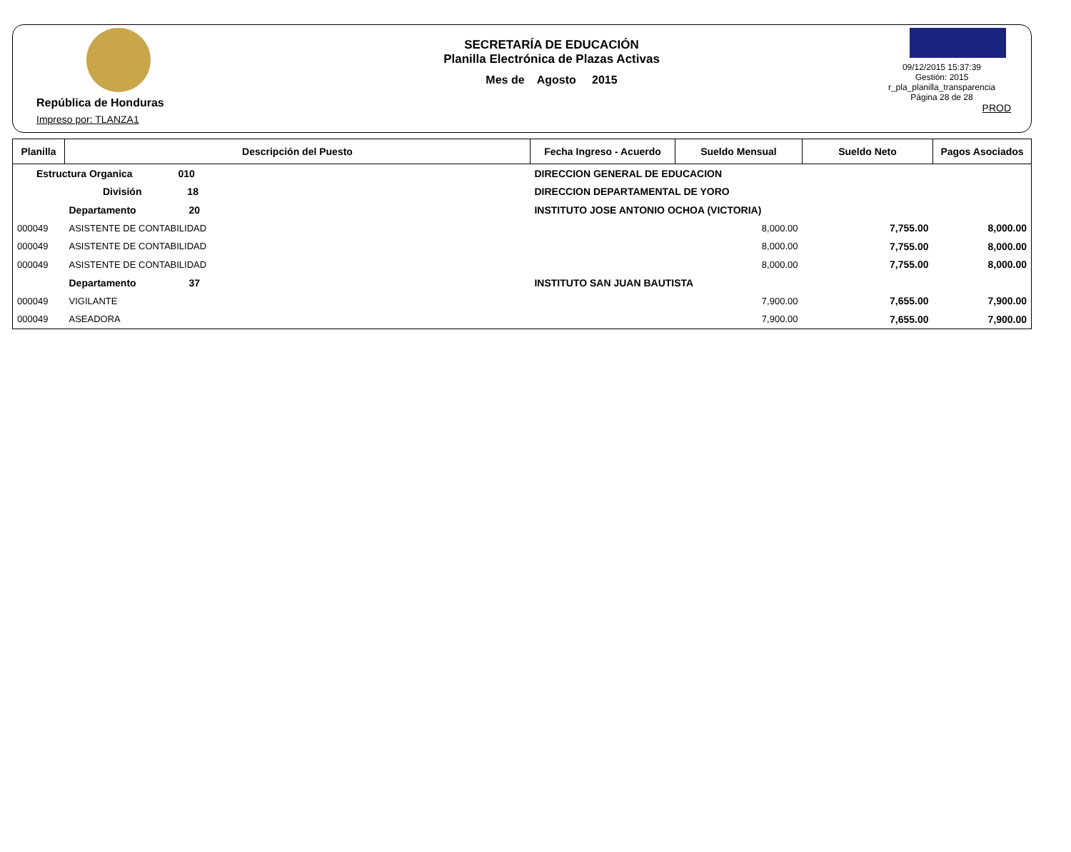República de Honduras
Impreso por: TLANZA1
SECRETARÍA DE EDUCACIÓN
Planilla Electrónica de Plazas Activas
Mes de Agosto 2015
09/12/2015 15:37:39
Gestión: 2015
r_pla_planilla_transparencia
Página 28 de 28
PROD
| Planilla | Descripción del Puesto | | Fecha Ingreso - Acuerdo | Sueldo Mensual | Sueldo Neto | Pagos Asociados |
| --- | --- | --- | --- | --- | --- | --- |
| Estructura Organica 010 | | DIRECCION GENERAL DE EDUCACION | | | | |
| División 18 | | DIRECCION DEPARTAMENTAL DE YORO | | | | |
| | Departamento 20 | INSTITUTO JOSE ANTONIO OCHOA (VICTORIA) | | | | |
| 000049 | ASISTENTE DE CONTABILIDAD | | | 8,000.00 | 7,755.00 | 8,000.00 |
| 000049 | ASISTENTE DE CONTABILIDAD | | | 8,000.00 | 7,755.00 | 8,000.00 |
| 000049 | ASISTENTE DE CONTABILIDAD | | | 8,000.00 | 7,755.00 | 8,000.00 |
| | Departamento 37 | INSTITUTO SAN JUAN BAUTISTA | | | | |
| 000049 | VIGILANTE | | | 7,900.00 | 7,655.00 | 7,900.00 |
| 000049 | ASEADORA | | | 7,900.00 | 7,655.00 | 7,900.00 |